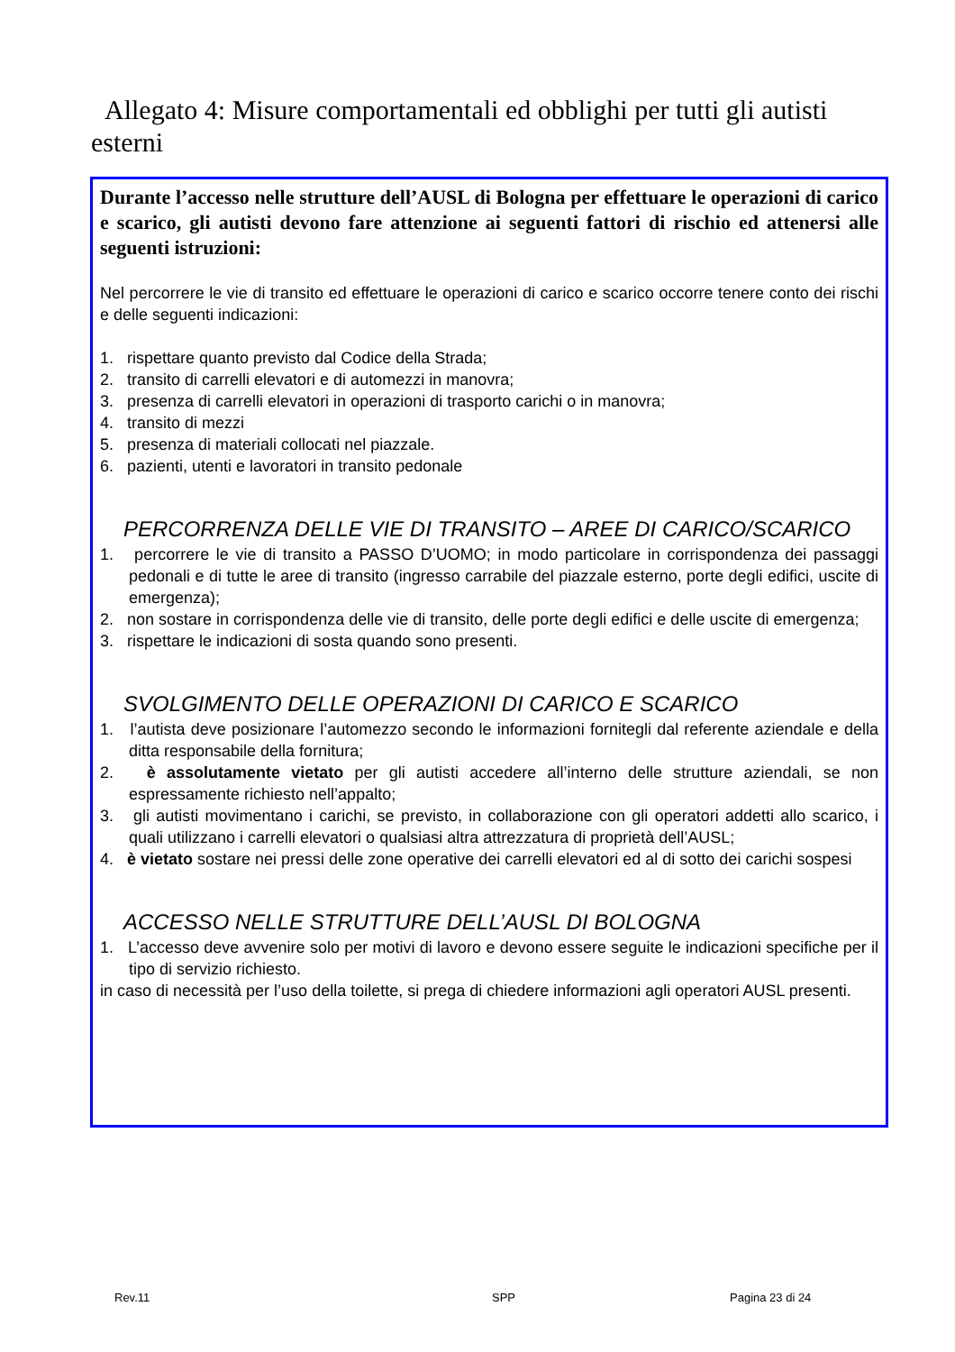Allegato 4: Misure comportamentali ed obblighi per tutti gli autisti esterni
Durante l’accesso nelle strutture dell’AUSL di Bologna per effettuare le operazioni di carico e scarico, gli autisti devono fare attenzione ai seguenti fattori di rischio ed attenersi alle seguenti istruzioni:
Nel percorrere le vie di transito ed effettuare le operazioni di carico e scarico occorre tenere conto dei rischi e delle seguenti indicazioni:
1. rispettare quanto previsto dal Codice della Strada;
2. transito di carrelli elevatori e di automezzi in manovra;
3. presenza di carrelli elevatori in operazioni di trasporto carichi o in manovra;
4. transito di mezzi
5. presenza di materiali collocati nel piazzale.
6. pazienti, utenti e lavoratori in transito pedonale
PERCORRENZA DELLE VIE DI TRANSITO – AREE DI CARICO/SCARICO
1. percorrere le vie di transito a PASSO D’UOMO; in modo particolare in corrispondenza dei passaggi pedonali e di tutte le aree di transito (ingresso carrabile del piazzale esterno, porte degli edifici, uscite di emergenza);
2. non sostare in corrispondenza delle vie di transito, delle porte degli edifici e delle uscite di emergenza;
3. rispettare le indicazioni di sosta quando sono presenti.
SVOLGIMENTO DELLE OPERAZIONI DI CARICO E SCARICO
1. l’autista deve posizionare l’automezzo secondo le informazioni fornitegli dal referente aziendale e della ditta responsabile della fornitura;
2. è assolutamente vietato per gli autisti accedere all’interno delle strutture aziendali, se non espressamente richiesto nell’appalto;
3. gli autisti movimentano i carichi, se previsto, in collaborazione con gli operatori addetti allo scarico, i quali utilizzano i carrelli elevatori o qualsiasi altra attrezzatura di proprietà dell’AUSL;
4. è vietato sostare nei pressi delle zone operative dei carrelli elevatori ed al di sotto dei carichi sospesi
ACCESSO NELLE STRUTTURE DELL’AUSL DI BOLOGNA
1. L’accesso deve avvenire solo per motivi di lavoro e devono essere seguite le indicazioni specifiche per il tipo di servizio richiesto.
in caso di necessità per l’uso della toilette, si prega di chiedere informazioni agli operatori AUSL presenti.
Rev.11 SPP Pagina 23 di 24